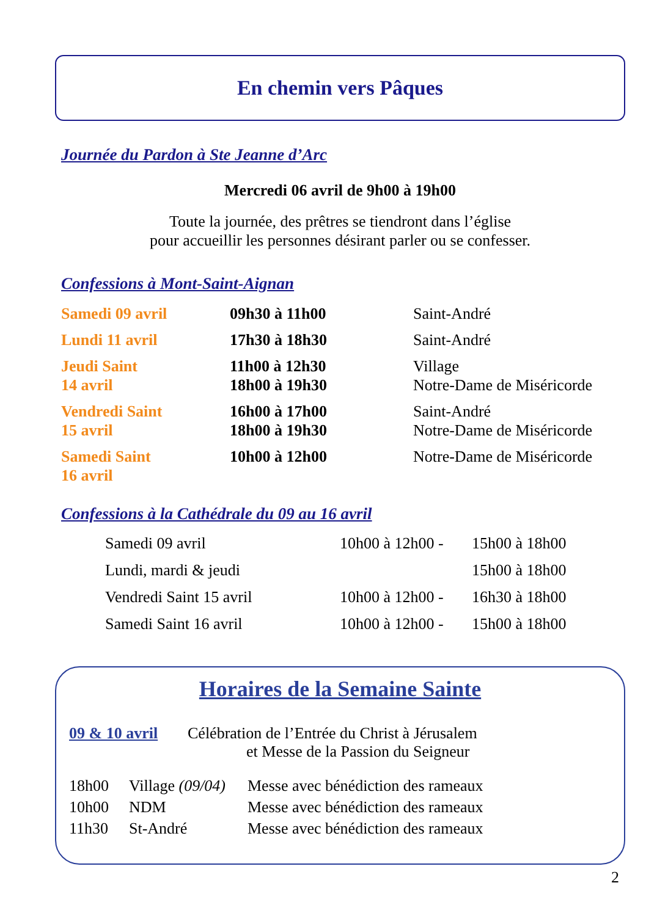En chemin vers Pâques
Journée du Pardon à Ste Jeanne d’Arc
Mercredi 06 avril de 9h00 à 19h00
Toute la journée, des prêtres se tiendront dans l’église
pour accueillir les personnes désirant parler ou se confesser.
Confessions à Mont-Saint-Aignan
| Samedi 09 avril | 09h30 à 11h00 | Saint-André |
| Lundi 11 avril | 17h30 à 18h30 | Saint-André |
| Jeudi Saint 14 avril | 11h00 à 12h30 18h00 à 19h30 | Village Notre-Dame de Miséricorde |
| Vendredi Saint 15 avril | 16h00 à 17h00 18h00 à 19h30 | Saint-André Notre-Dame de Miséricorde |
| Samedi Saint 16 avril | 10h00 à 12h00 | Notre-Dame de Miséricorde |
Confessions à la Cathédrale du 09 au 16 avril
| Samedi 09 avril | 10h00 à 12h00 - | 15h00 à 18h00 |
| Lundi, mardi & jeudi | | 15h00 à 18h00 |
| Vendredi Saint 15 avril | 10h00 à 12h00 - | 16h30 à 18h00 |
| Samedi Saint 16 avril | 10h00 à 12h00 - | 15h00 à 18h00 |
Horaires de la Semaine Sainte
| 09 & 10 avril | Célébration de l’Entrée du Christ à Jérusalem et Messe de la Passion du Seigneur |
| 18h00 | Village (09/04) | Messe avec bénédiction des rameaux |
| 10h00 | NDM | Messe avec bénédiction des rameaux |
| 11h30 | St-André | Messe avec bénédiction des rameaux |
2